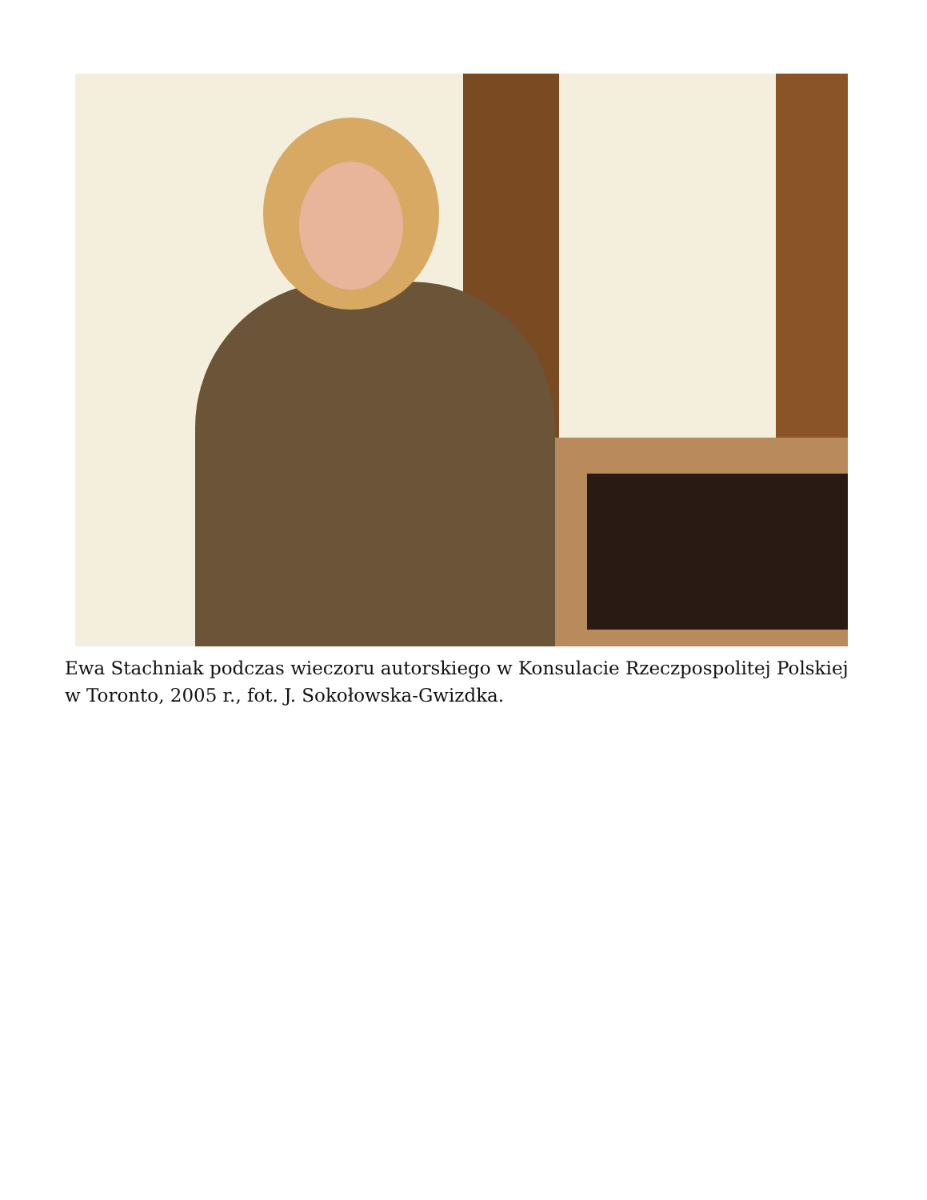Ewa Stachniak podczas wieczoru autorskiego w Konsulacie Rzeczpospolitej Polskiej w Toronto, 2005 r., fot. J. Sokołowska-Gwizdka.